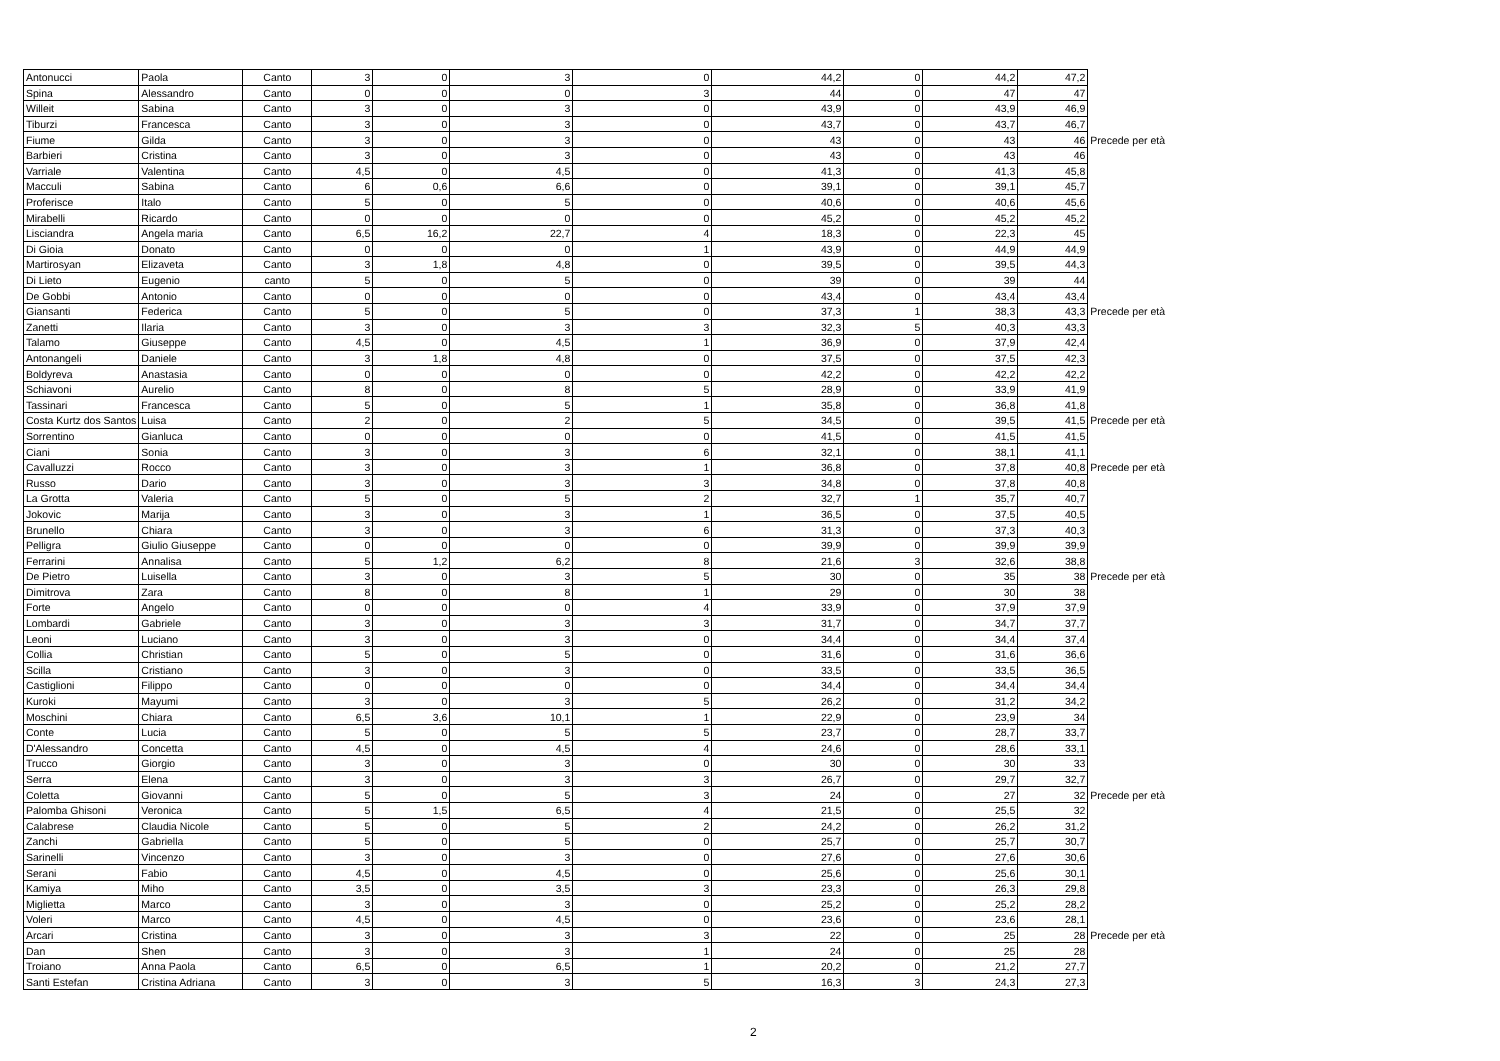| Antonucci | Paola | Canto | 3 | 0 | 3 | 0 | 44,2 | 0 | 44,2 | 47,2 | |
| Spina | Alessandro | Canto | 0 | 0 | 0 | 3 | 44 | 0 | 47 | 47 | |
| Willeit | Sabina | Canto | 3 | 0 | 3 | 0 | 43,9 | 0 | 43,9 | 46,9 | |
| Tiburzi | Francesca | Canto | 3 | 0 | 3 | 0 | 43,7 | 0 | 43,7 | 46,7 | |
| Fiume | Gilda | Canto | 3 | 0 | 3 | 0 | 43 | 0 | 43 | 46 | Precede per età |
| Barbieri | Cristina | Canto | 3 | 0 | 3 | 0 | 43 | 0 | 43 | 46 | |
| Varriale | Valentina | Canto | 4,5 | 0 | 4,5 | 0 | 41,3 | 0 | 41,3 | 45,8 | |
| Macculi | Sabina | Canto | 6 | 0,6 | 6,6 | 0 | 39,1 | 0 | 39,1 | 45,7 | |
| Proferisce | Italo | Canto | 5 | 0 | 5 | 0 | 40,6 | 0 | 40,6 | 45,6 | |
| Mirabelli | Ricardo | Canto | 0 | 0 | 0 | 0 | 45,2 | 0 | 45,2 | 45,2 | |
| Lisciandra | Angela maria | Canto | 6,5 | 16,2 | 22,7 | 4 | 18,3 | 0 | 22,3 | 45 | |
| Di Gioia | Donato | Canto | 0 | 0 | 0 | 1 | 43,9 | 0 | 44,9 | 44,9 | |
| Martirosyan | Elizaveta | Canto | 3 | 1,8 | 4,8 | 0 | 39,5 | 0 | 39,5 | 44,3 | |
| Di Lieto | Eugenio | canto | 5 | 0 | 5 | 0 | 39 | 0 | 39 | 44 | |
| De Gobbi | Antonio | Canto | 0 | 0 | 0 | 0 | 43,4 | 0 | 43,4 | 43,4 | |
| Giansanti | Federica | Canto | 5 | 0 | 5 | 0 | 37,3 | 1 | 38,3 | 43,3 | Precede per età |
| Zanetti | Ilaria | Canto | 3 | 0 | 3 | 3 | 32,3 | 5 | 40,3 | 43,3 | |
| Talamo | Giuseppe | Canto | 4,5 | 0 | 4,5 | 1 | 36,9 | 0 | 37,9 | 42,4 | |
| Antonangeli | Daniele | Canto | 3 | 1,8 | 4,8 | 0 | 37,5 | 0 | 37,5 | 42,3 | |
| Boldyreva | Anastasia | Canto | 0 | 0 | 0 | 0 | 42,2 | 0 | 42,2 | 42,2 | |
| Schiavoni | Aurelio | Canto | 8 | 0 | 8 | 5 | 28,9 | 0 | 33,9 | 41,9 | |
| Tassinari | Francesca | Canto | 5 | 0 | 5 | 1 | 35,8 | 0 | 36,8 | 41,8 | |
| Costa Kurtz dos Santos | Luisa | Canto | 2 | 0 | 2 | 5 | 34,5 | 0 | 39,5 | 41,5 | Precede per età |
| Sorrentino | Gianluca | Canto | 0 | 0 | 0 | 0 | 41,5 | 0 | 41,5 | 41,5 | |
| Ciani | Sonia | Canto | 3 | 0 | 3 | 6 | 32,1 | 0 | 38,1 | 41,1 | |
| Cavalluzzi | Rocco | Canto | 3 | 0 | 3 | 1 | 36,8 | 0 | 37,8 | 40,8 | Precede per età |
| Russo | Dario | Canto | 3 | 0 | 3 | 3 | 34,8 | 0 | 37,8 | 40,8 | |
| La Grotta | Valeria | Canto | 5 | 0 | 5 | 2 | 32,7 | 1 | 35,7 | 40,7 | |
| Jokovic | Marija | Canto | 3 | 0 | 3 | 1 | 36,5 | 0 | 37,5 | 40,5 | |
| Brunello | Chiara | Canto | 3 | 0 | 3 | 6 | 31,3 | 0 | 37,3 | 40,3 | |
| Pelligra | Giulio Giuseppe | Canto | 0 | 0 | 0 | 0 | 39,9 | 0 | 39,9 | 39,9 | |
| Ferrarini | Annalisa | Canto | 5 | 1,2 | 6,2 | 8 | 21,6 | 3 | 32,6 | 38,8 | |
| De Pietro | Luisella | Canto | 3 | 0 | 3 | 5 | 30 | 0 | 35 | 38 | Precede per età |
| Dimitrova | Zara | Canto | 8 | 0 | 8 | 1 | 29 | 0 | 30 | 38 | |
| Forte | Angelo | Canto | 0 | 0 | 0 | 4 | 33,9 | 0 | 37,9 | 37,9 | |
| Lombardi | Gabriele | Canto | 3 | 0 | 3 | 3 | 31,7 | 0 | 34,7 | 37,7 | |
| Leoni | Luciano | Canto | 3 | 0 | 3 | 0 | 34,4 | 0 | 34,4 | 37,4 | |
| Collia | Christian | Canto | 5 | 0 | 5 | 0 | 31,6 | 0 | 31,6 | 36,6 | |
| Scilla | Cristiano | Canto | 3 | 0 | 3 | 0 | 33,5 | 0 | 33,5 | 36,5 | |
| Castiglioni | Filippo | Canto | 0 | 0 | 0 | 0 | 34,4 | 0 | 34,4 | 34,4 | |
| Kuroki | Mayumi | Canto | 3 | 0 | 3 | 5 | 26,2 | 0 | 31,2 | 34,2 | |
| Moschini | Chiara | Canto | 6,5 | 3,6 | 10,1 | 1 | 22,9 | 0 | 23,9 | 34 | |
| Conte | Lucia | Canto | 5 | 0 | 5 | 5 | 23,7 | 0 | 28,7 | 33,7 | |
| D'Alessandro | Concetta | Canto | 4,5 | 0 | 4,5 | 4 | 24,6 | 0 | 28,6 | 33,1 | |
| Trucco | Giorgio | Canto | 3 | 0 | 3 | 0 | 30 | 0 | 30 | 33 | |
| Serra | Elena | Canto | 3 | 0 | 3 | 3 | 26,7 | 0 | 29,7 | 32,7 | |
| Coletta | Giovanni | Canto | 5 | 0 | 5 | 3 | 24 | 0 | 27 | 32 | Precede per età |
| Palomba Ghisoni | Veronica | Canto | 5 | 1,5 | 6,5 | 4 | 21,5 | 0 | 25,5 | 32 | |
| Calabrese | Claudia Nicole | Canto | 5 | 0 | 5 | 2 | 24,2 | 0 | 26,2 | 31,2 | |
| Zanchi | Gabriella | Canto | 5 | 0 | 5 | 0 | 25,7 | 0 | 25,7 | 30,7 | |
| Sarinelli | Vincenzo | Canto | 3 | 0 | 3 | 0 | 27,6 | 0 | 27,6 | 30,6 | |
| Serani | Fabio | Canto | 4,5 | 0 | 4,5 | 0 | 25,6 | 0 | 25,6 | 30,1 | |
| Kamiya | Miho | Canto | 3,5 | 0 | 3,5 | 3 | 23,3 | 0 | 26,3 | 29,8 | |
| Miglietta | Marco | Canto | 3 | 0 | 3 | 0 | 25,2 | 0 | 25,2 | 28,2 | |
| Voleri | Marco | Canto | 4,5 | 0 | 4,5 | 0 | 23,6 | 0 | 23,6 | 28,1 | |
| Arcari | Cristina | Canto | 3 | 0 | 3 | 3 | 22 | 0 | 25 | 28 | Precede per età |
| Dan | Shen | Canto | 3 | 0 | 3 | 1 | 24 | 0 | 25 | 28 | |
| Troiano | Anna Paola | Canto | 6,5 | 0 | 6,5 | 1 | 20,2 | 0 | 21,2 | 27,7 | |
| Santi Estefan | Cristina Adriana | Canto | 3 | 0 | 3 | 5 | 16,3 | 3 | 24,3 | 27,3 | |
2